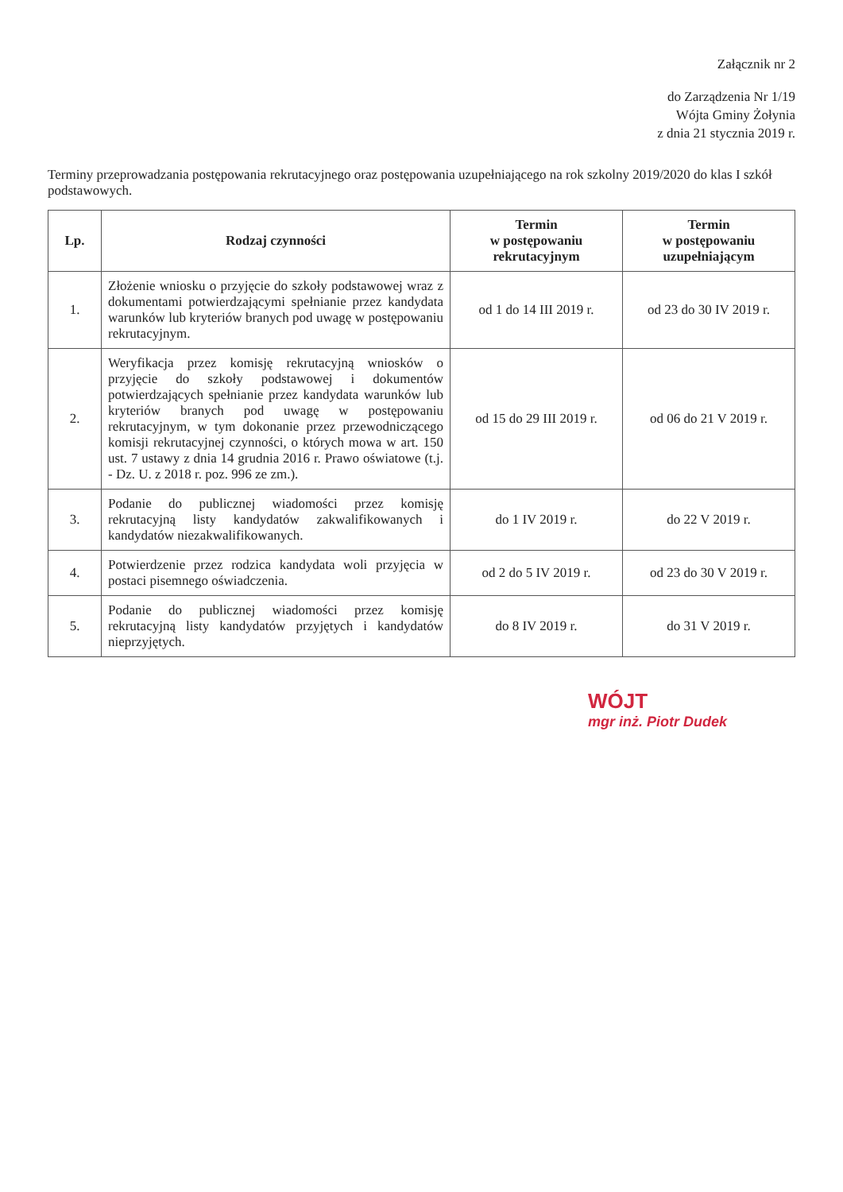Załącznik nr 2
do Zarządzenia Nr 1/19
Wójta Gminy Żołynia
z dnia 21 stycznia 2019 r.
Terminy przeprowadzania postępowania rekrutacyjnego oraz postępowania uzupełniającego na rok szkolny 2019/2020 do klas I szkół podstawowych.
| Lp. | Rodzaj czynności | Termin w postępowaniu rekrutacyjnym | Termin w postępowaniu uzupełniającym |
| --- | --- | --- | --- |
| 1. | Złożenie wniosku o przyjęcie do szkoły podstawowej wraz z dokumentami potwierdzającymi spełnianie przez kandydata warunków lub kryteriów branych pod uwagę w postępowaniu rekrutacyjnym. | od 1 do 14 III 2019 r. | od 23 do 30 IV 2019 r. |
| 2. | Weryfikacja przez komisję rekrutacyjną wniosków o przyjęcie do szkoły podstawowej i dokumentów potwierdzających spełnianie przez kandydata warunków lub kryteriów branych pod uwagę w postępowaniu rekrutacyjnym, w tym dokonanie przez przewodniczącego komisji rekrutacyjnej czynności, o których mowa w art. 150 ust. 7 ustawy z dnia 14 grudnia 2016 r. Prawo oświatowe (t.j. - Dz. U. z 2018 r. poz. 996 ze zm.). | od 15 do 29 III 2019 r. | od 06 do 21 V 2019 r. |
| 3. | Podanie do publicznej wiadomości przez komisję rekrutacyjną listy kandydatów zakwalifikowanych i kandydatów niezakwalifikowanych. | do 1 IV 2019 r. | do 22 V 2019 r. |
| 4. | Potwierdzenie przez rodzica kandydata woli przyjęcia w postaci pisemnego oświadczenia. | od 2 do 5 IV 2019 r. | od 23 do 30 V 2019 r. |
| 5. | Podanie do publicznej wiadomości przez komisję rekrutacyjną listy kandydatów przyjętych i kandydatów nieprzyjętych. | do 8 IV 2019 r. | do 31 V 2019 r. |
WÓJT
mgr inż. Piotr Dudek